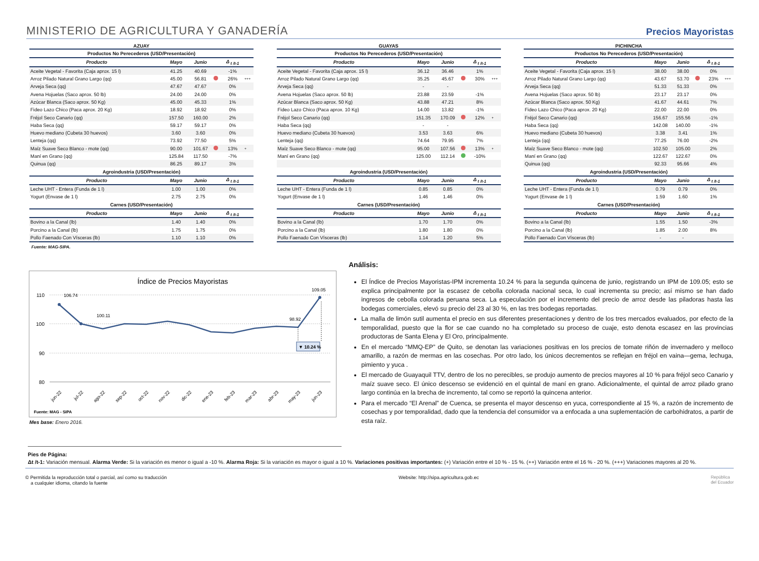MINISTERIO DE AGRICULTURA Y GANADERÍA
Precios Mayoristas
AZUAY
| Productos No Perecederos (USD/Presentación) | | | | | |
| Producto | Mayo | Junio | | Δ <sub>t /t-1</sub> | |
| Aceite Vegetal - Favorita (Caja aprox. 15 l) | 41.25 | 40.69 | | -1% | |
| Arroz Pilado Natural Grano Largo (qq) | 45.00 | 56.81 | | 26% | +++ |
| Arveja Seca (qq) | 47.67 | 47.67 | | 0% | |
| Avena Hojuelas (Saco aprox. 50 lb) | 24.00 | 24.00 | | 0% | |
| Azúcar Blanca (Saco aprox. 50 Kg) | 45.00 | 45.33 | | 1% | |
| Fideo Lazo Chico (Paca aprox. 20 Kg) | 18.92 | 18.92 | | 0% | |
| Fréjol Seco Canario (qq) | 157.50 | 160.00 | | 2% | |
| Haba Seca (qq) | 59.17 | 59.17 | | 0% | |
| Huevo mediano (Cubeta 30 huevos) | 3.60 | 3.60 | | 0% | |
| Lenteja (qq) | 73.92 | 77.50 | | 5% | |
| Maíz Suave Seco Blanco - mote (qq) | 90.00 | 101.67 | | 13% | + |
| Maní en Grano (qq) | 125.84 | 117.50 | | -7% | |
| Quinua (qq) | 86.25 | 89.17 | | 3% | |
| Agroindustria (USD/Presentación) | | | | | |
| Producto | Mayo | Junio | | Δ <sub>t /t-1</sub> | |
| Leche UHT - Entera (Funda de 1 l) | 1.00 | 1.00 | | 0% | |
| Yogurt (Envase de 1 l) | 2.75 | 2.75 | | 0% | |
| Carnes (USD/Presentación) | | | | | |
| Producto | Mayo | Junio | | Δ <sub>t /t-1</sub> | |
| Bovino a la Canal (lb) | 1.40 | 1.40 | | 0% | |
| Porcino a la Canal (lb) | 1.75 | 1.75 | | 0% | |
| Pollo Faenado Con Vísceras (lb) | 1.10 | 1.10 | | 0% | |
GUAYAS
| Productos No Perecederos (USD/Presentación) | | | | | |
| Producto | Mayo | Junio | | Δ <sub>t /t-1</sub> | |
| Aceite Vegetal - Favorita (Caja aprox. 15 l) | 36.12 | 36.46 | | 1% | |
| Arroz Pilado Natural Grano Largo (qq) | 35.25 | 45.67 | | 30% | +++ |
| Arveja Seca (qq) | - | - | | | |
| Avena Hojuelas (Saco aprox. 50 lb) | 23.88 | 23.59 | | -1% | |
| Azúcar Blanca (Saco aprox. 50 Kg) | 43.88 | 47.21 | | 8% | |
| Fideo Lazo Chico (Paca aprox. 10 Kg) | 14.00 | 13.82 | | -1% | |
| Fréjol Seco Canario (qq) | 151.35 | 170.09 | | 12% | + |
| Haba Seca (qq) | - | - | | | |
| Huevo mediano (Cubeta 30 huevos) | 3.53 | 3.63 | | 6% | |
| Lenteja (qq) | 74.64 | 79.95 | | 7% | |
| Maíz Suave Seco Blanco - mote (qq) | 95.00 | 107.56 | | 13% | + |
| Maní en Grano (qq) | 125.00 | 112.14 | | -10% | |
| Agroindustria (USD/Presentación) | | | | | |
| Producto | Mayo | Junio | | Δ <sub>t /t-1</sub> | |
| Leche UHT - Entera (Funda de 1 l) | 0.85 | 0.85 | | 0% | |
| Yogurt (Envase de 1 l) | 1.46 | 1.46 | | 0% | |
| Carnes (USD/Presentación) | | | | | |
| Producto | Mayo | Junio | | Δ <sub>t /t-1</sub> | |
| Bovino a la Canal (lb) | 1.70 | 1.70 | | 0% | |
| Porcino a la Canal (lb) | 1.80 | 1.80 | | 0% | |
| Pollo Faenado Con Vísceras (lb) | 1.14 | 1.20 | | 5% | |
PICHINCHA
| Productos No Perecederos (USD/Presentación) | | | | | |
| Producto | Mayo | Junio | | Δ <sub>t /t-1</sub> | |
| Aceite Vegetal - Favorita (Caja aprox. 15 l) | 38.00 | 38.00 | | 0% | |
| Arroz Pilado Natural Grano Largo (qq) | 43.67 | 53.70 | | 23% | +++ |
| Arveja Seca (qq) | 51.33 | 51.33 | | 0% | |
| Avena Hojuelas (Saco aprox. 50 lb) | 23.17 | 23.17 | | 0% | |
| Azúcar Blanca (Saco aprox. 50 Kg) | 41.67 | 44.61 | | 7% | |
| Fideo Lazo Chico (Paca aprox. 20 Kg) | 22.00 | 22.00 | | 0% | |
| Fréjol Seco Canario (qq) | 156.67 | 155.56 | | -1% | |
| Haba Seca (qq) | 142.08 | 140.00 | | -1% | |
| Huevo mediano (Cubeta 30 huevos) | 3.38 | 3.41 | | 1% | |
| Lenteja (qq) | 77.25 | 76.00 | | -2% | |
| Maíz Suave Seco Blanco - mote (qq) | 102.50 | 105.00 | | 2% | |
| Maní en Grano (qq) | 122.67 | 122.67 | | 0% | |
| Quinua (qq) | 92.33 | 95.66 | | 4% | |
| Agroindustria (USD/Presentación) | | | | | |
| Producto | Mayo | Junio | | Δ <sub>t /t-1</sub> | |
| Leche UHT - Entera (Funda de 1 l) | 0.79 | 0.79 | | 0% | |
| Yogurt (Envase de 1 l) | 1.59 | 1.60 | | 1% | |
| Carnes (USD/Presentación) | | | | | |
| Producto | Mayo | Junio | | Δ <sub>t /t-1</sub> | |
| Bovino a la Canal (lb) | 1.55 | 1.50 | | -3% | |
| Porcino a la Canal (lb) | 1.85 | 2.00 | | 8% | |
| Pollo Faenado Con Vísceras (lb) | - | - | | | |
Fuente: MAG-SIPA.
Índice de Precios Mayoristas
110
100
90
80
106.74
100.11
98.92
109.05
▼ 10.24 %
jun-22
jul-22
ago-22
sep-22
oct-22
nov-22
dic-22
ene-23
feb-23
mar-23
abr-23
may-23
jun-23
Fuente: MAG - SIPA
Mes base: Enero 2016.
Análisis:
El Índice de Precios Mayoristas-IPM incrementa 10.24 % para la segunda quincena de junio, registrando un IPM de 109.05; esto se explica principalmente por la escasez de cebolla colorada nacional seca, lo cual incrementa su precio; así mismo se han dado ingresos de cebolla colorada peruana seca. La especulación por el incremento del precio de arroz desde las piladoras hasta las bodegas comerciales, elevó su precio del 23 al 30 %, en las tres bodegas reportadas.
La malla de limón sutil aumenta el precio en sus diferentes presentaciones y dentro de los tres mercados evaluados, por efecto de la temporalidad, puesto que la flor se cae cuando no ha completado su proceso de cuaje, esto denota escasez en las provincias productoras de Santa Elena y El Oro, principalmente.
En el mercado “MMQ-EP” de Quito, se denotan las variaciones positivas en los precios de tomate riñón de invernadero y melloco amarillo, a razón de mermas en las cosechas. Por otro lado, los únicos decrementos se reflejan en fréjol en vaina—gema, lechuga, pimiento y yuca .
El mercado de Guayaquil TTV, dentro de los no perecibles, se produjo aumento de precios mayores al 10 % para fréjol seco Canario y maíz suave seco. El único descenso se evidenció en el quintal de maní en grano. Adicionalmente, el quintal de arroz pilado grano largo continúa en la brecha de incremento, tal como se reportó la quincena anterior.
Para el mercado “El Arenal” de Cuenca, se presenta el mayor descenso en yuca, correspondiente al 15 %, a razón de incremento de cosechas y por temporalidad, dado que la tendencia del consumidor va a enfocada a una suplementación de carbohidratos, a partir de esta raíz.
Pies de Página:
Δt /t-1: Variación mensual. Alarma Verde: Si la variación es menor o igual a -10 %. Alarma Roja: Si la variación es mayor o igual a 10 %. Variaciones positivas importantes: (+) Variación entre el 10 % - 15 %. (++) Variación entre el 16 % - 20 %. (+++) Variaciones mayores al 20 %.
© Permitida la reproducción total o parcial, así como su traducción
a cualquier idioma, citando la fuente
Website: http://sipa.agricultura.gob.ec
República
del Ecuador